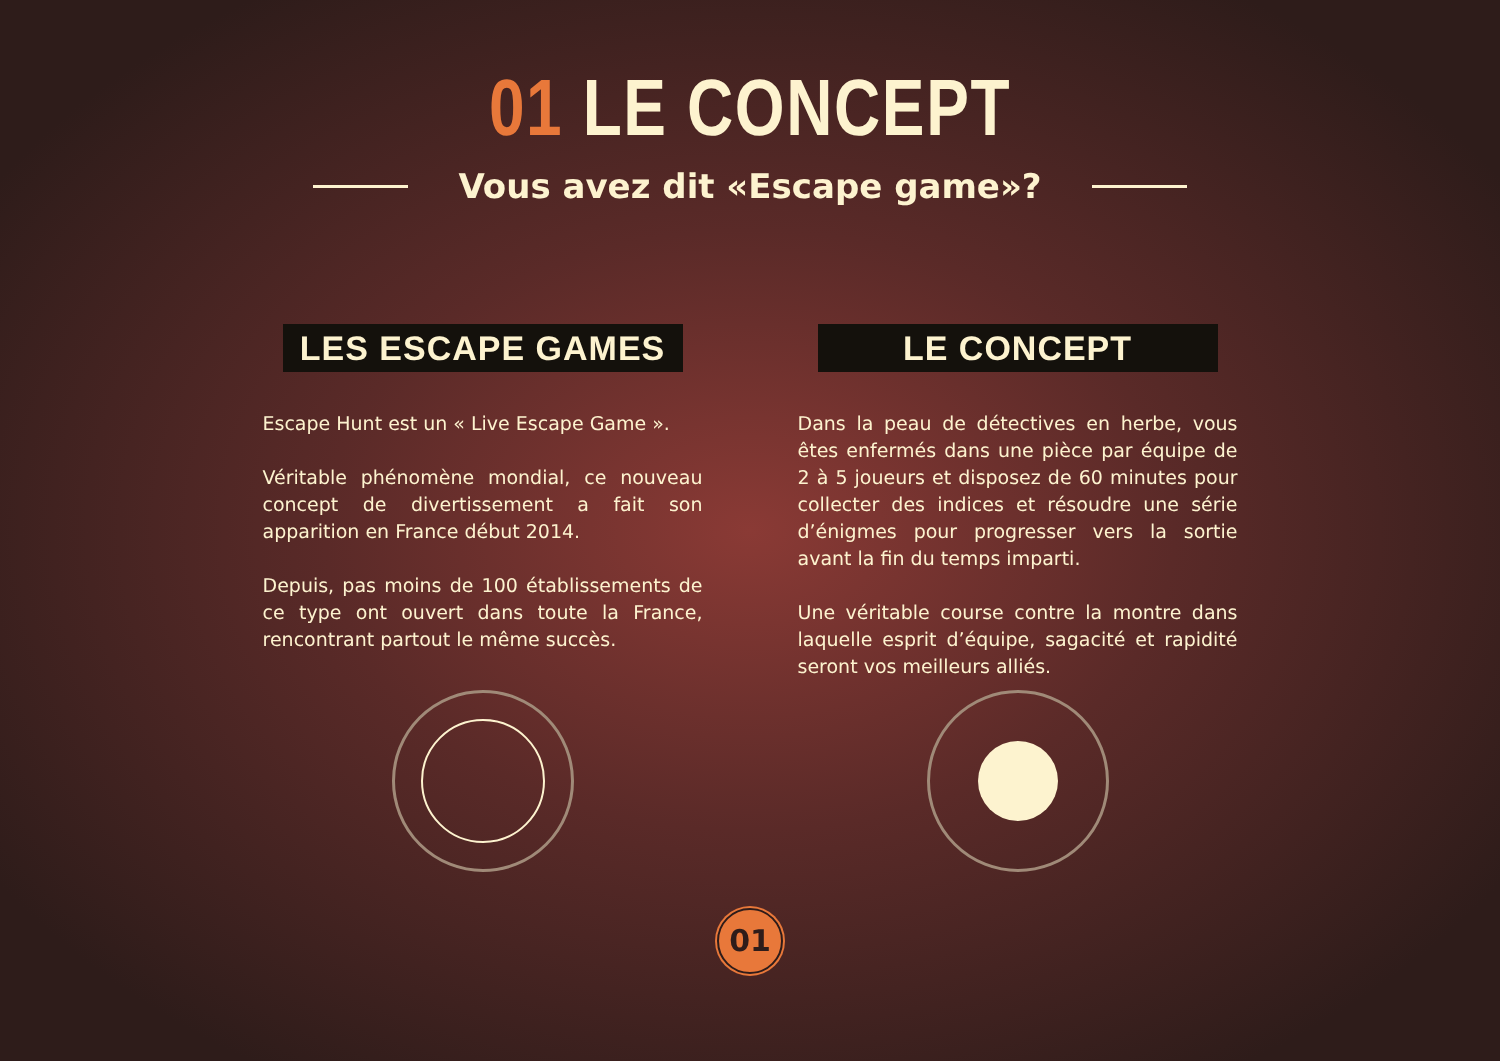01 LE CONCEPT
Vous avez dit «Escape game»?
LES ESCAPE GAMES
Escape Hunt est un « Live Escape Game ».
Véritable phénomène mondial, ce nouveau concept de divertissement a fait son apparition en France début 2014.
Depuis, pas moins de 100 établissements de ce type ont ouvert dans toute la France, rencontrant partout le même succès.
LE CONCEPT
Dans la peau de détectives en herbe, vous êtes enfermés dans une pièce par équipe de 2 à 5 joueurs et disposez de 60 minutes pour collecter des indices et résoudre une série d’énigmes pour progresser vers la sortie avant la fin du temps imparti.
Une véritable course contre la montre dans laquelle esprit d’équipe, sagacité et rapidité seront vos meilleurs alliés.
01